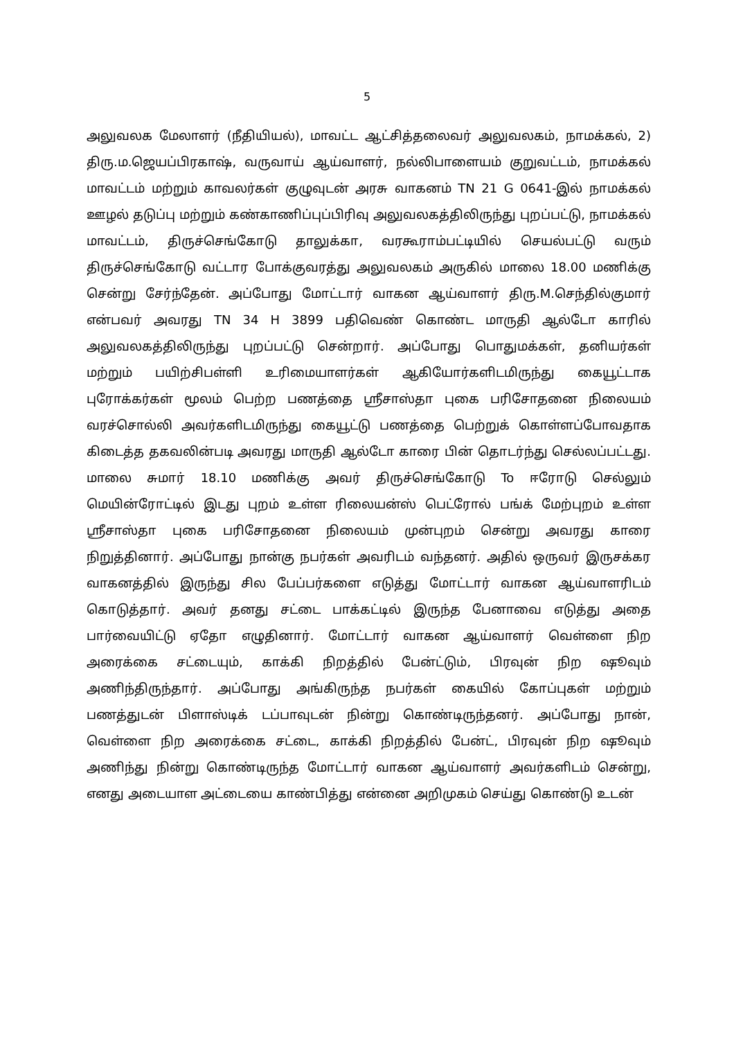5
அலுவலக மேலாளர் (நீதியியல்), மாவட்ட ஆட்சித்தலைவர் அலுவலகம், நாமக்கல், 2) திரு.ம.ஜெயப்பிரகாஷ், வருவாய் ஆய்வாளர், நல்லிபாளையம் குறுவட்டம், நாமக்கல் மாவட்டம் மற்றும் காவலர்கள் குழுவுடன் அரசு வாகனம் TN 21 G 0641-இல் நாமக்கல் ஊழல் தடுப்பு மற்றும் கண்காணிப்புப்பிரிவு அலுவலகத்திலிருந்து புறப்பட்டு, நாமக்கல் மாவட்டம், திருச்செங்கோடு தாலுக்கா, வரகூராம்பட்டியில் செயல்பட்டு வரும் திருச்செங்கோடு வட்டார போக்குவரத்து அலுவலகம் அருகில் மாலை 18.00 மணிக்கு சென்று சேர்ந்தேன். அப்போது மோட்டார் வாகன ஆய்வாளர் திரு.M.செந்தில்குமார் என்பவர் அவரது TN 34 H 3899 பதிவெண் கொண்ட மாருதி ஆல்டோ காரில் அலுவலகத்திலிருந்து புறப்பட்டு சென்றார். அப்போது பொதுமக்கள், தனியர்கள் மற்றும் பயிற்சிபள்ளி உரிமையாளர்கள் ஆகியோர்களிடமிருந்து கையூட்டாக புரோக்கர்கள் மூலம் பெற்ற பணத்தை ஸ்ரீசாஸ்தா புகை பரிசோதனை நிலையம் வரச்சொல்லி அவர்களிடமிருந்து கையூட்டு பணத்தை பெற்றுக் கொள்ளப்போவதாக கிடைத்த தகவலின்படி அவரது மாருதி ஆல்டோ காரை பின் தொடர்ந்து செல்லப்பட்டது. மாலை சுமார் 18.10 மணிக்கு அவர் திருச்செங்கோடு To ஈரோடு செல்லும் மெயின்ரோட்டில் இடது புறம் உள்ள ரிலையன்ஸ் பெட்ரோல் பங்க் மேற்புறம் உள்ள ஸ்ரீசாஸ்தா புகை பரிசோதனை நிலையம் முன்புறம் சென்று அவரது காரை நிறுத்தினார். அப்போது நான்கு நபர்கள் அவரிடம் வந்தனர். அதில் ஒருவர் இருசக்கர வாகனத்தில் இருந்து சில பேப்பர்களை எடுத்து மோட்டார் வாகன ஆய்வாளரிடம் கொடுத்தார். அவர் தனது சட்டை பாக்கட்டில் இருந்த பேனாவை எடுத்து அதை பார்வையிட்டு ஏதோ எழுதினார். மோட்டார் வாகன ஆய்வாளர் வெள்ளை நிற அரைக்கை சட்டையும், காக்கி நிறத்தில் பேன்ட்டும், பிரவுன் நிற ஷூவும் அணிந்திருந்தார். அப்போது அங்கிருந்த நபர்கள் கையில் கோப்புகள் மற்றும் பணத்துடன் பிளாஸ்டிக் டப்பாவுடன் நின்று கொண்டிருந்தனர். அப்போது நான், வெள்ளை நிற அரைக்கை சட்டை, காக்கி நிறத்தில் பேன்ட், பிரவுன் நிற ஷூவும் அணிந்து நின்று கொண்டிருந்த மோட்டார் வாகன ஆய்வாளர் அவர்களிடம் சென்று, எனது அடையாள அட்டையை காண்பித்து என்னை அறிமுகம் செய்து கொண்டு உடன்